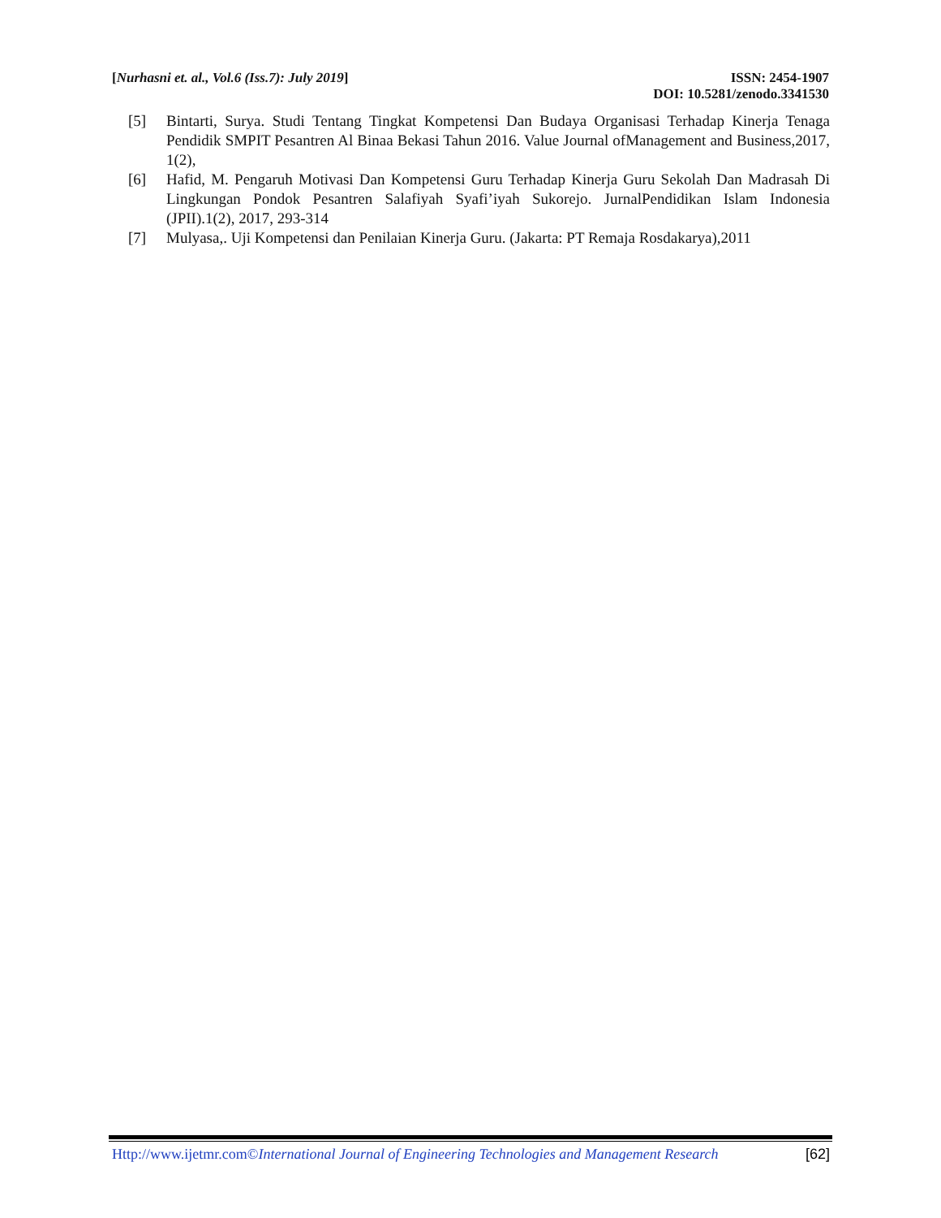[Nurhasni et. al., Vol.6 (Iss.7): July 2019]
ISSN: 2454-1907
DOI: 10.5281/zenodo.3341530
[5] Bintarti, Surya. Studi Tentang Tingkat Kompetensi Dan Budaya Organisasi Terhadap Kinerja Tenaga Pendidik SMPIT Pesantren Al Binaa Bekasi Tahun 2016. Value Journal ofManagement and Business,2017, 1(2),
[6] Hafid, M. Pengaruh Motivasi Dan Kompetensi Guru Terhadap Kinerja Guru Sekolah Dan Madrasah Di Lingkungan Pondok Pesantren Salafiyah Syafi’iyah Sukorejo. JurnalPendidikan Islam Indonesia (JPII).1(2), 2017, 293-314
[7] Mulyasa,. Uji Kompetensi dan Penilaian Kinerja Guru. (Jakarta: PT Remaja Rosdakarya),2011
Http://www.ijetmr.com©International Journal of Engineering Technologies and Management Research [62]